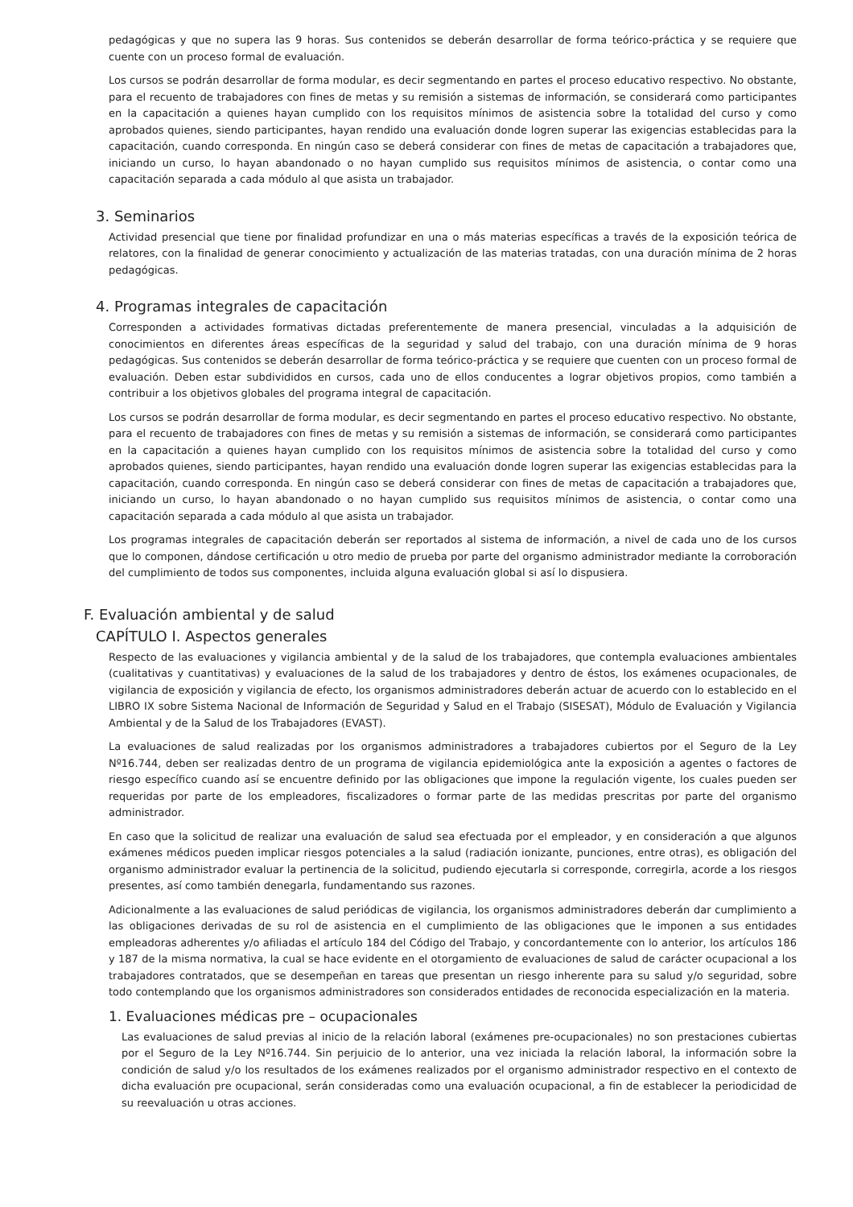pedagógicas y que no supera las 9 horas. Sus contenidos se deberán desarrollar de forma teórico-práctica y se requiere que cuente con un proceso formal de evaluación.
Los cursos se podrán desarrollar de forma modular, es decir segmentando en partes el proceso educativo respectivo. No obstante, para el recuento de trabajadores con fines de metas y su remisión a sistemas de información, se considerará como participantes en la capacitación a quienes hayan cumplido con los requisitos mínimos de asistencia sobre la totalidad del curso y como aprobados quienes, siendo participantes, hayan rendido una evaluación donde logren superar las exigencias establecidas para la capacitación, cuando corresponda. En ningún caso se deberá considerar con fines de metas de capacitación a trabajadores que, iniciando un curso, lo hayan abandonado o no hayan cumplido sus requisitos mínimos de asistencia, o contar como una capacitación separada a cada módulo al que asista un trabajador.
3. Seminarios
Actividad presencial que tiene por finalidad profundizar en una o más materias específicas a través de la exposición teórica de relatores, con la finalidad de generar conocimiento y actualización de las materias tratadas, con una duración mínima de 2 horas pedagógicas.
4. Programas integrales de capacitación
Corresponden a actividades formativas dictadas preferentemente de manera presencial, vinculadas a la adquisición de conocimientos en diferentes áreas específicas de la seguridad y salud del trabajo, con una duración mínima de 9 horas pedagógicas. Sus contenidos se deberán desarrollar de forma teórico-práctica y se requiere que cuenten con un proceso formal de evaluación. Deben estar subdivididos en cursos, cada uno de ellos conducentes a lograr objetivos propios, como también a contribuir a los objetivos globales del programa integral de capacitación.
Los cursos se podrán desarrollar de forma modular, es decir segmentando en partes el proceso educativo respectivo. No obstante, para el recuento de trabajadores con fines de metas y su remisión a sistemas de información, se considerará como participantes en la capacitación a quienes hayan cumplido con los requisitos mínimos de asistencia sobre la totalidad del curso y como aprobados quienes, siendo participantes, hayan rendido una evaluación donde logren superar las exigencias establecidas para la capacitación, cuando corresponda. En ningún caso se deberá considerar con fines de metas de capacitación a trabajadores que, iniciando un curso, lo hayan abandonado o no hayan cumplido sus requisitos mínimos de asistencia, o contar como una capacitación separada a cada módulo al que asista un trabajador.
Los programas integrales de capacitación deberán ser reportados al sistema de información, a nivel de cada uno de los cursos que lo componen, dándose certificación u otro medio de prueba por parte del organismo administrador mediante la corroboración del cumplimiento de todos sus componentes, incluida alguna evaluación global si así lo dispusiera.
F. Evaluación ambiental y de salud
CAPÍTULO I. Aspectos generales
Respecto de las evaluaciones y vigilancia ambiental y de la salud de los trabajadores, que contempla evaluaciones ambientales (cualitativas y cuantitativas) y evaluaciones de la salud de los trabajadores y dentro de éstos, los exámenes ocupacionales, de vigilancia de exposición y vigilancia de efecto, los organismos administradores deberán actuar de acuerdo con lo establecido en el LIBRO IX sobre Sistema Nacional de Información de Seguridad y Salud en el Trabajo (SISESAT), Módulo de Evaluación y Vigilancia Ambiental y de la Salud de los Trabajadores (EVAST).
La evaluaciones de salud realizadas por los organismos administradores a trabajadores cubiertos por el Seguro de la Ley Nº16.744, deben ser realizadas dentro de un programa de vigilancia epidemiológica ante la exposición a agentes o factores de riesgo específico cuando así se encuentre definido por las obligaciones que impone la regulación vigente, los cuales pueden ser requeridas por parte de los empleadores, fiscalizadores o formar parte de las medidas prescritas por parte del organismo administrador.
En caso que la solicitud de realizar una evaluación de salud sea efectuada por el empleador, y en consideración a que algunos exámenes médicos pueden implicar riesgos potenciales a la salud (radiación ionizante, punciones, entre otras), es obligación del organismo administrador evaluar la pertinencia de la solicitud, pudiendo ejecutarla si corresponde, corregirla, acorde a los riesgos presentes, así como también denegarla, fundamentando sus razones.
Adicionalmente a las evaluaciones de salud periódicas de vigilancia, los organismos administradores deberán dar cumplimiento a las obligaciones derivadas de su rol de asistencia en el cumplimiento de las obligaciones que le imponen a sus entidades empleadoras adherentes y/o afiliadas el artículo 184 del Código del Trabajo, y concordantemente con lo anterior, los artículos 186 y 187 de la misma normativa, la cual se hace evidente en el otorgamiento de evaluaciones de salud de carácter ocupacional a los trabajadores contratados, que se desempeñan en tareas que presentan un riesgo inherente para su salud y/o seguridad, sobre todo contemplando que los organismos administradores son considerados entidades de reconocida especialización en la materia.
1. Evaluaciones médicas pre – ocupacionales
Las evaluaciones de salud previas al inicio de la relación laboral (exámenes pre-ocupacionales) no son prestaciones cubiertas por el Seguro de la Ley Nº16.744. Sin perjuicio de lo anterior, una vez iniciada la relación laboral, la información sobre la condición de salud y/o los resultados de los exámenes realizados por el organismo administrador respectivo en el contexto de dicha evaluación pre ocupacional, serán consideradas como una evaluación ocupacional, a fin de establecer la periodicidad de su reevaluación u otras acciones.